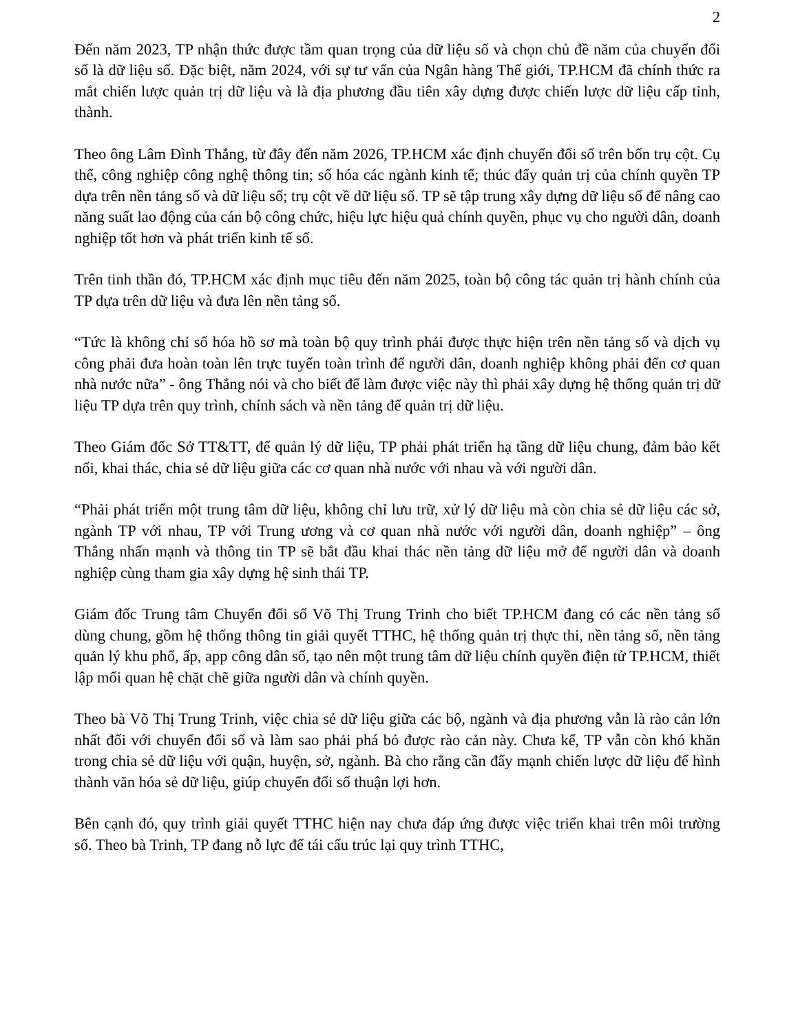2
Đến năm 2023, TP nhận thức được tầm quan trọng của dữ liệu số và chọn chủ đề năm của chuyển đổi số là dữ liệu số. Đặc biệt, năm 2024, với sự tư vấn của Ngân hàng Thế giới, TP.HCM đã chính thức ra mắt chiến lược quản trị dữ liệu và là địa phương đầu tiên xây dựng được chiến lược dữ liệu cấp tỉnh, thành.
Theo ông Lâm Đình Thắng, từ đây đến năm 2026, TP.HCM xác định chuyển đổi số trên bốn trụ cột. Cụ thể, công nghiệp công nghệ thông tin; số hóa các ngành kinh tế; thúc đẩy quản trị của chính quyền TP dựa trên nền tảng số và dữ liệu số; trụ cột về dữ liệu số. TP sẽ tập trung xây dựng dữ liệu số để nâng cao năng suất lao động của cán bộ công chức, hiệu lực hiệu quả chính quyền, phục vụ cho người dân, doanh nghiệp tốt hơn và phát triển kinh tế số.
Trên tinh thần đó, TP.HCM xác định mục tiêu đến năm 2025, toàn bộ công tác quản trị hành chính của TP dựa trên dữ liệu và đưa lên nền tảng số.
“Tức là không chỉ số hóa hồ sơ mà toàn bộ quy trình phải được thực hiện trên nền tảng số và dịch vụ công phải đưa hoàn toàn lên trực tuyến toàn trình để người dân, doanh nghiệp không phải đến cơ quan nhà nước nữa” - ông Thắng nói và cho biết để làm được việc này thì phải xây dựng hệ thống quản trị dữ liệu TP dựa trên quy trình, chính sách và nền tảng để quản trị dữ liệu.
Theo Giám đốc Sở TT&TT, để quản lý dữ liệu, TP phải phát triển hạ tầng dữ liệu chung, đảm bảo kết nối, khai thác, chia sẻ dữ liệu giữa các cơ quan nhà nước với nhau và với người dân.
“Phải phát triển một trung tâm dữ liệu, không chỉ lưu trữ, xử lý dữ liệu mà còn chia sẻ dữ liệu các sở, ngành TP với nhau, TP với Trung ương và cơ quan nhà nước với người dân, doanh nghiệp” – ông Thắng nhấn mạnh và thông tin TP sẽ bắt đầu khai thác nền tảng dữ liệu mở để người dân và doanh nghiệp cùng tham gia xây dựng hệ sinh thái TP.
Giám đốc Trung tâm Chuyển đổi số Võ Thị Trung Trinh cho biết TP.HCM đang có các nền tảng số dùng chung, gồm hệ thống thông tin giải quyết TTHC, hệ thống quản trị thực thi, nền tảng số, nền tảng quản lý khu phố, ấp, app công dân số, tạo nên một trung tâm dữ liệu chính quyền điện tử TP.HCM, thiết lập mối quan hệ chặt chẽ giữa người dân và chính quyền.
Theo bà Võ Thị Trung Trinh, việc chia sẻ dữ liệu giữa các bộ, ngành và địa phương vẫn là rào cản lớn nhất đối với chuyển đổi số và làm sao phải phá bỏ được rào cản này. Chưa kể, TP vẫn còn khó khăn trong chia sẻ dữ liệu với quận, huyện, sở, ngành. Bà cho rằng cần đẩy mạnh chiến lược dữ liệu để hình thành văn hóa sẻ dữ liệu, giúp chuyển đổi số thuận lợi hơn.
Bên cạnh đó, quy trình giải quyết TTHC hiện nay chưa đáp ứng được việc triển khai trên môi trường số. Theo bà Trinh, TP đang nỗ lực để tái cấu trúc lại quy trình TTHC,